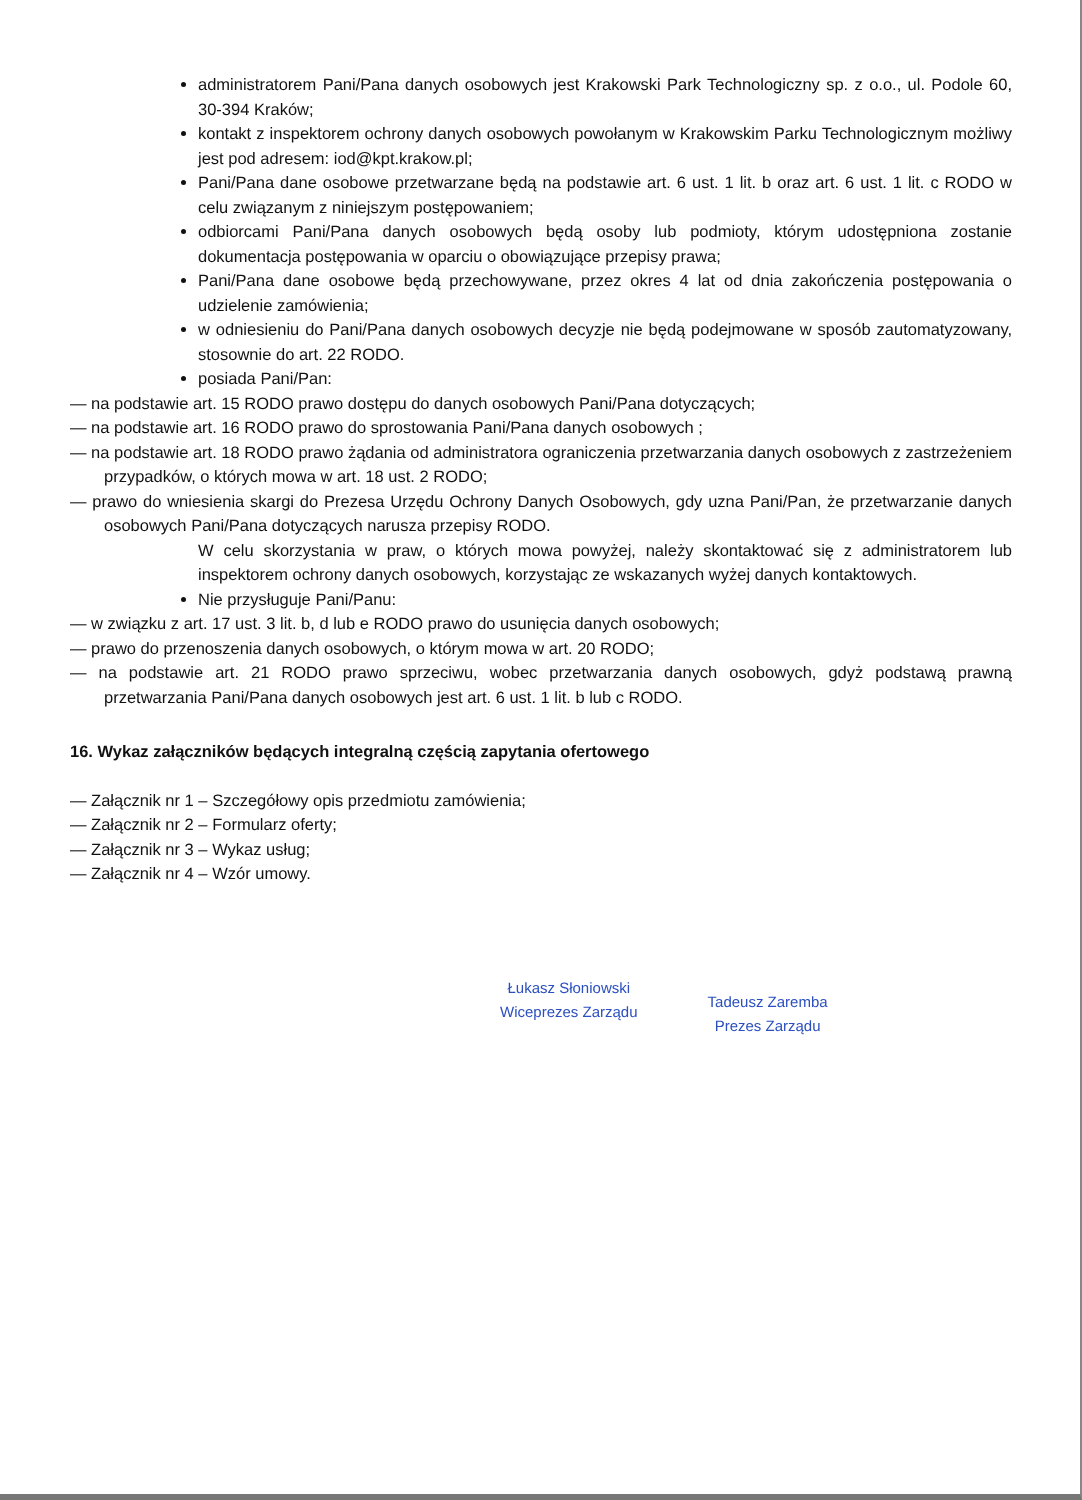administratorem Pani/Pana danych osobowych jest Krakowski Park Technologiczny sp. z o.o., ul. Podole 60, 30-394 Kraków;
kontakt z inspektorem ochrony danych osobowych powołanym w Krakowskim Parku Technologicznym możliwy jest pod adresem: iod@kpt.krakow.pl;
Pani/Pana dane osobowe przetwarzane będą na podstawie art. 6 ust. 1 lit. b oraz art. 6 ust. 1 lit. c RODO w celu związanym z niniejszym postępowaniem;
odbiorcami Pani/Pana danych osobowych będą osoby lub podmioty, którym udostępniona zostanie dokumentacja postępowania w oparciu o obowiązujące przepisy prawa;
Pani/Pana dane osobowe będą przechowywane, przez okres 4 lat od dnia zakończenia postępowania o udzielenie zamówienia;
w odniesieniu do Pani/Pana danych osobowych decyzje nie będą podejmowane w sposób zautomatyzowany, stosownie do art. 22 RODO.
posiada Pani/Pan:
— na podstawie art. 15 RODO prawo dostępu do danych osobowych Pani/Pana dotyczących;
— na podstawie art. 16 RODO prawo do sprostowania Pani/Pana danych osobowych ;
— na podstawie art. 18 RODO prawo żądania od administratora ograniczenia przetwarzania danych osobowych z zastrzeżeniem przypadków, o których mowa w art. 18 ust. 2 RODO;
— prawo do wniesienia skargi do Prezesa Urzędu Ochrony Danych Osobowych, gdy uzna Pani/Pan, że przetwarzanie danych osobowych Pani/Pana dotyczących narusza przepisy RODO.
W celu skorzystania w praw, o których mowa powyżej, należy skontaktować się z administratorem lub inspektorem ochrony danych osobowych, korzystając ze wskazanych wyżej danych kontaktowych.
Nie przysługuje Pani/Panu:
— w związku z art. 17 ust. 3 lit. b, d lub e RODO prawo do usunięcia danych osobowych;
— prawo do przenoszenia danych osobowych, o którym mowa w art. 20 RODO;
— na podstawie art. 21 RODO prawo sprzeciwu, wobec przetwarzania danych osobowych, gdyż podstawą prawną przetwarzania Pani/Pana danych osobowych jest art. 6 ust. 1 lit. b lub c RODO.
16. Wykaz załączników będących integralną częścią zapytania ofertowego
— Załącznik nr 1 – Szczegółowy opis przedmiotu zamówienia;
— Załącznik nr 2 – Formularz oferty;
— Załącznik nr 3 – Wykaz usług;
— Załącznik nr 4 – Wzór umowy.
Łukasz Słoniowski
Wiceprezes Zarządu
Tadeusz Zaremba
Prezes Zarządu